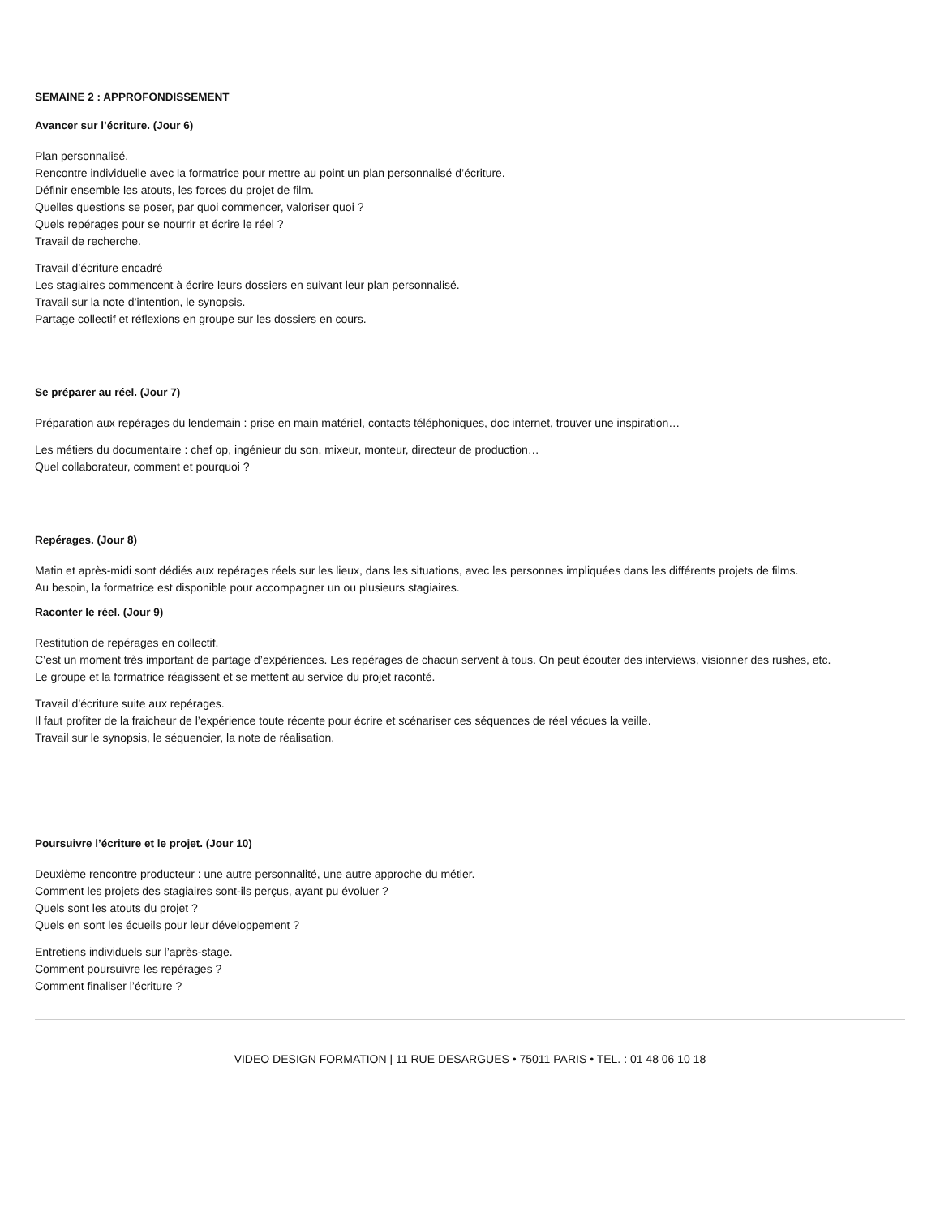SEMAINE 2 : APPROFONDISSEMENT
Avancer sur l’écriture. (Jour 6)
Plan personnalisé.
Rencontre individuelle avec la formatrice pour mettre au point un plan personnalisé d’écriture.
Définir ensemble les atouts, les forces du projet de film.
Quelles questions se poser, par quoi commencer, valoriser quoi ?
Quels repérages pour se nourrir et écrire le réel ?
Travail de recherche.
Travail d’écriture encadré
Les stagiaires commencent à écrire leurs dossiers en suivant leur plan personnalisé.
Travail sur la note d’intention, le synopsis.
Partage collectif et réflexions en groupe sur les dossiers en cours.
Se préparer au réel. (Jour 7)
Préparation aux repérages du lendemain : prise en main matériel, contacts téléphoniques, doc internet, trouver une inspiration…
Les métiers du documentaire : chef op, ingénieur du son, mixeur, monteur, directeur de production…
Quel collaborateur, comment et pourquoi ?
Repérages. (Jour 8)
Matin et après-midi sont dédiés aux repérages réels sur les lieux, dans les situations, avec les personnes impliquées dans les différents projets de films.
Au besoin, la formatrice est disponible pour accompagner un ou plusieurs stagiaires.
Raconter le réel. (Jour 9)
Restitution de repérages en collectif.
C’est un moment très important de partage d’expériences. Les repérages de chacun servent à tous. On peut écouter des interviews, visionner des rushes, etc.
Le groupe et la formatrice réagissent et se mettent au service du projet raconté.
Travail d’écriture suite aux repérages.
Il faut profiter de la fraicheur de l’expérience toute récente pour écrire et scénariser ces séquences de réel vécues la veille.
Travail sur le synopsis, le séquencier, la note de réalisation.
Poursuivre l’écriture et le projet. (Jour 10)
Deuxième rencontre producteur : une autre personnalité, une autre approche du métier.
Comment les projets des stagiaires sont-ils perçus, ayant pu évoluer ?
Quels sont les atouts du projet ?
Quels en sont les écueils pour leur développement ?
Entretiens individuels sur l’après-stage.
Comment poursuivre les repérages ?
Comment finaliser l’écriture ?
VIDEO DESIGN FORMATION | 11 RUE DESARGUES • 75011 PARIS • TEL. : 01 48 06 10 18